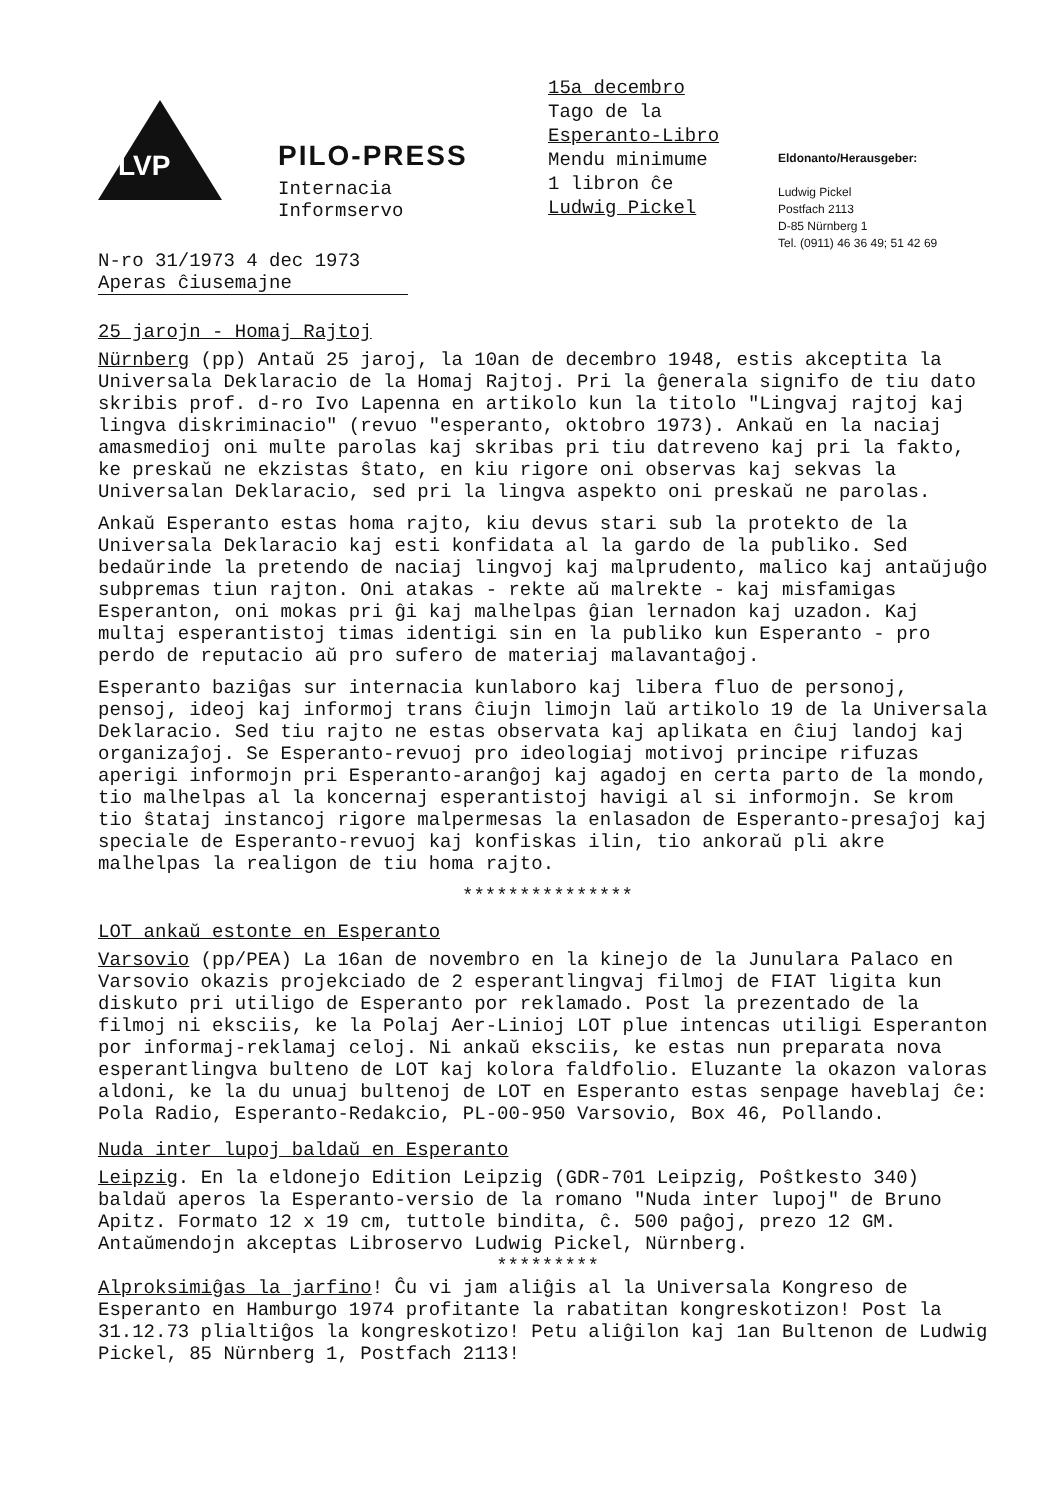LVP
PILO-PRESS
Internacia
Informservo
15a decembro
Tago de la
Esperanto-Libro
Mendu minimume
1 libron ĉe
Ludwig Pickel
Eldonanto/Herausgeber:
Ludwig Pickel
Postfach 2113
D-85 Nürnberg 1
Tel. (0911) 46 36 49; 51 42 69
N-ro 31/1973 4 dec 1973
Aperas ĉiusemajne
25 jarojn - Homaj Rajtoj
Nürnberg (pp) Antaŭ 25 jaroj, la 10an de decembro 1948, estis akceptita la Universala Deklaracio de la Homaj Rajtoj. Pri la ĝenerala signifo de tiu dato skribis prof. d-ro Ivo Lapenna en artikolo kun la titolo "Lingvaj rajtoj kaj lingva diskriminacio" (revuo "esperanto, oktobro 1973). Ankaŭ en la naciaj amasmedioj oni multe parolas kaj skribas pri tiu datreveno kaj pri la fakto, ke preskaŭ ne ekzistas ŝtato, en kiu rigore oni observas kaj sekvas la Universalan Deklaracio, sed pri la lingva aspekto oni preskaŭ ne parolas.
Ankaŭ Esperanto estas homa rajto, kiu devus stari sub la protekto de la Universala Deklaracio kaj esti konfidata al la gardo de la publiko. Sed bedaŭrinde la pretendo de naciaj lingvoj kaj malprudento, malico kaj antaŭjuĝo subpremas tiun rajton. Oni atakas - rekte aŭ malrekte - kaj misfamigas Esperanton, oni mokas pri ĝi kaj malhelpas ĝian lernadon kaj uzadon. Kaj multaj esperantistoj timas identigi sin en la publiko kun Esperanto - pro perdo de reputacio aŭ pro sufero de materiaj malavantaĝoj.
Esperanto baziĝas sur internacia kunlaboro kaj libera fluo de personoj, pensoj, ideoj kaj informoj trans ĉiujn limojn laŭ artikolo 19 de la Universala Deklaracio. Sed tiu rajto ne estas observata kaj aplikata en ĉiuj landoj kaj organizaĵoj. Se Esperanto-revuoj pro ideologiaj motivoj principe rifuzas aperigi informojn pri Esperanto-aranĝoj kaj agadoj en certa parto de la mondo, tio malhelpas al la koncernaj esperantistoj havigi al si informojn. Se krom tio ŝtataj instancoj rigore malpermesas la enlasadon de Esperanto-presaĵoj kaj speciale de Esperanto-revuoj kaj konfiskas ilin, tio ankoraŭ pli akre malhelpas la realigon de tiu homa rajto.
***************
LOT ankaŭ estonte en Esperanto
Varsovio (pp/PEA) La 16an de novembro en la kinejo de la Junulara Palaco en Varsovio okazis projekciado de 2 esperantlingvaj filmoj de FIAT ligita kun diskuto pri utiligo de Esperanto por reklamado. Post la prezentado de la filmoj ni eksciis, ke la Polaj Aer-Linioj LOT plue intencas utiligi Esperanton por informaj-reklamaj celoj. Ni ankaŭ eksciis, ke estas nun preparata nova esperantlingva bulteno de LOT kaj kolora faldfolio. Eluzante la okazon valoras aldoni, ke la du unuaj bultenoj de LOT en Esperanto estas senpage haveblaj ĉe: Pola Radio, Esperanto-Redakcio, PL-00-950 Varsovio, Box 46, Pollando.
Nuda inter lupoj baldaŭ en Esperanto
Leipzig. En la eldonejo Edition Leipzig (GDR-701 Leipzig, Poŝtkesto 340) baldaŭ aperos la Esperanto-versio de la romano "Nuda inter lupoj" de Bruno Apitz. Formato 12 x 19 cm, tuttole bindita, ĉ. 500 paĝoj, prezo 12 GM. Antaŭmendojn akceptas Libroservo Ludwig Pickel, Nürnberg.
*********
Alproksimiĝas la jarfino! Ĉu vi jam aliĝis al la Universala Kongreso de Esperanto en Hamburgo 1974 profitante la rabatitan kongreskotizon! Post la 31.12.73 plialtiĝos la kongreskotizo! Petu aliĝilon kaj 1an Bultenon de Ludwig Pickel, 85 Nürnberg 1, Postfach 2113!